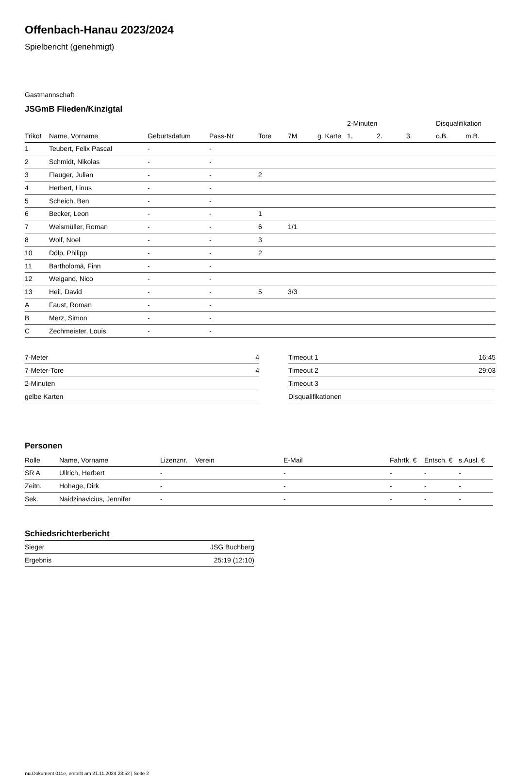Offenbach-Hanau 2023/2024
Spielbericht (genehmigt)
Gastmannschaft
JSGmB Flieden/Kinzigtal
| | | | | | | | 2-Minuten | | | Disqualifikation | |
| --- | --- | --- | --- | --- | --- | --- | --- | --- | --- | --- | --- |
| Trikot | Name, Vorname | Geburtsdatum | Pass-Nr | Tore | 7M | g. Karte | 1. | 2. | 3. | o.B. | m.B. |
| 1 | Teubert, Felix Pascal | - | - | | | | | | | | |
| 2 | Schmidt, Nikolas | - | - | | | | | | | | |
| 3 | Flauger, Julian | - | - | 2 | | | | | | | |
| 4 | Herbert, Linus | - | - | | | | | | | | |
| 5 | Scheich, Ben | - | - | | | | | | | | |
| 6 | Becker, Leon | - | - | 1 | | | | | | | |
| 7 | Weismüller, Roman | - | - | 6 | 1/1 | | | | | | |
| 8 | Wolf, Noel | - | - | 3 | | | | | | | |
| 10 | Dölp, Philipp | - | - | 2 | | | | | | | |
| 11 | Bartholomä, Finn | - | - | | | | | | | | |
| 12 | Weigand, Nico | - | - | | | | | | | | |
| 13 | Heil, David | - | - | 5 | 3/3 | | | | | | |
| A | Faust, Roman | - | - | | | | | | | | |
| B | Merz, Simon | - | - | | | | | | | | |
| C | Zechmeister, Louis | - | - | | | | | | | | |
| 7-Meter | 4 |
| 7-Meter-Tore | 4 |
| 2-Minuten | |
| gelbe Karten | |
| Timeout 1 | 16:45 |
| Timeout 2 | 29:03 |
| Timeout 3 | |
| Disqualifikationen | |
Personen
| Rolle | Name, Vorname | Lizenznr. | Verein | E-Mail | Fahrtk. € | Entsch. € | s.Ausl. € |
| --- | --- | --- | --- | --- | --- | --- | --- |
| SR A | Ullrich, Herbert | - | | - | - | - | - |
| Zeitn. | Hohage, Dirk | - | | - | - | - | - |
| Sek. | Naidzinavicius, Jennifer | - | | - | - | - | - |
Schiedsrichterbericht
| Sieger | JSG Buchberg |
| Ergebnis | 25:19 (12:10) |
nu.Dokument 011e, erstellt am 21.11.2024 23:52 | Seite 2